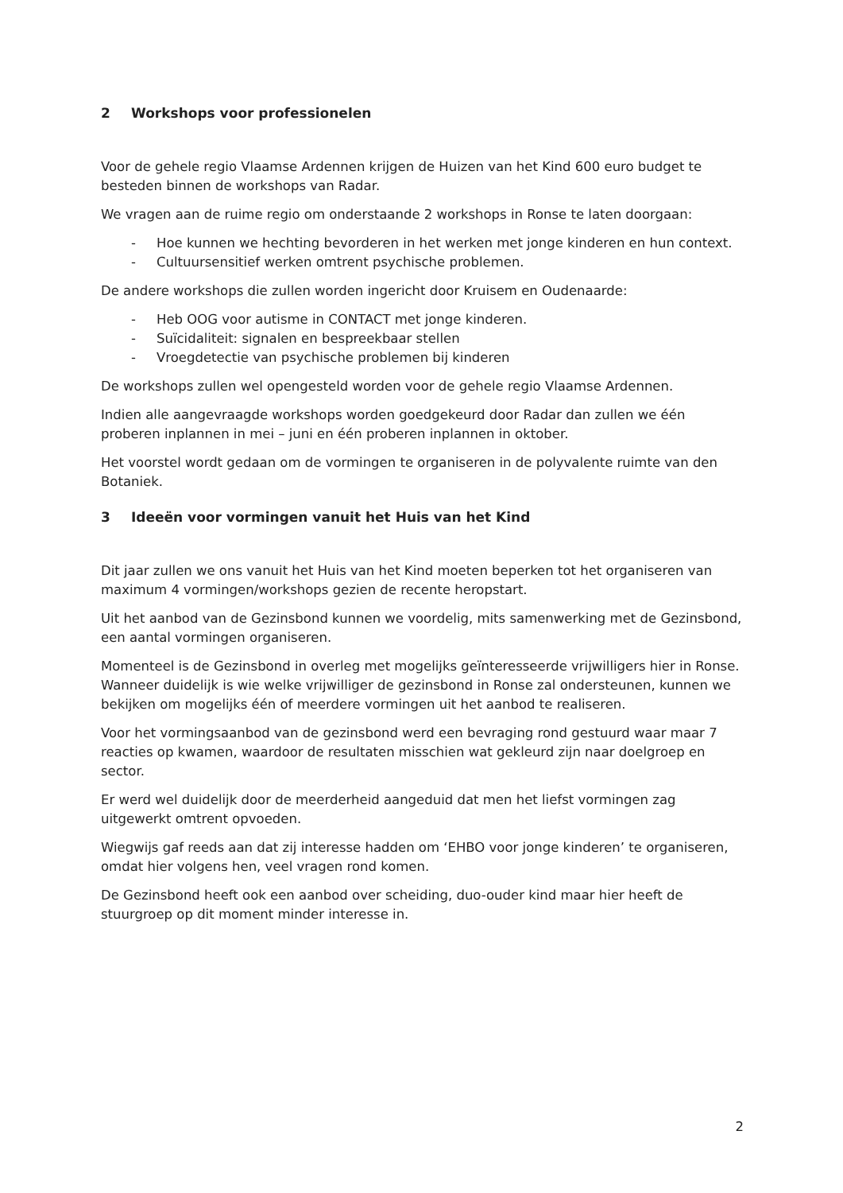2 Workshops voor professionelen
Voor de gehele regio Vlaamse Ardennen krijgen de Huizen van het Kind 600 euro budget te besteden binnen de workshops van Radar.
We vragen aan de ruime regio om onderstaande 2 workshops in Ronse te laten doorgaan:
- Hoe kunnen we hechting bevorderen in het werken met jonge kinderen en hun context.
- Cultuursensitief werken omtrent psychische problemen.
De andere workshops die zullen worden ingericht door Kruisem en Oudenaarde:
- Heb OOG voor autisme in CONTACT met jonge kinderen.
- Suïcidaliteit: signalen en bespreekbaar stellen
- Vroegdetectie van psychische problemen bij kinderen
De workshops zullen wel opengesteld worden voor de gehele regio Vlaamse Ardennen.
Indien alle aangevraagde workshops worden goedgekeurd door Radar dan zullen we één proberen inplannen in mei – juni en één proberen inplannen in oktober.
Het voorstel wordt gedaan om de vormingen te organiseren in de polyvalente ruimte van den Botaniek.
3 Ideeën voor vormingen vanuit het Huis van het Kind
Dit jaar zullen we ons vanuit het Huis van het Kind moeten beperken tot het organiseren van maximum 4 vormingen/workshops gezien de recente heropstart.
Uit het aanbod van de Gezinsbond kunnen we voordelig, mits samenwerking met de Gezinsbond, een aantal vormingen organiseren.
Momenteel is de Gezinsbond in overleg met mogelijks geïnteresseerde vrijwilligers hier in Ronse. Wanneer duidelijk is wie welke vrijwilliger de gezinsbond in Ronse zal ondersteunen, kunnen we bekijken om mogelijks één of meerdere vormingen uit het aanbod te realiseren.
Voor het vormingsaanbod van de gezinsbond werd een bevraging rond gestuurd waar maar 7 reacties op kwamen, waardoor de resultaten misschien wat gekleurd zijn naar doelgroep en sector.
Er werd wel duidelijk door de meerderheid aangeduid dat men het liefst vormingen zag uitgewerkt omtrent opvoeden.
Wiegwijs gaf reeds aan dat zij interesse hadden om ‘EHBO voor jonge kinderen’ te organiseren, omdat hier volgens hen, veel vragen rond komen.
De Gezinsbond heeft ook een aanbod over scheiding, duo-ouder kind maar hier heeft de stuurgroep op dit moment minder interesse in.
2